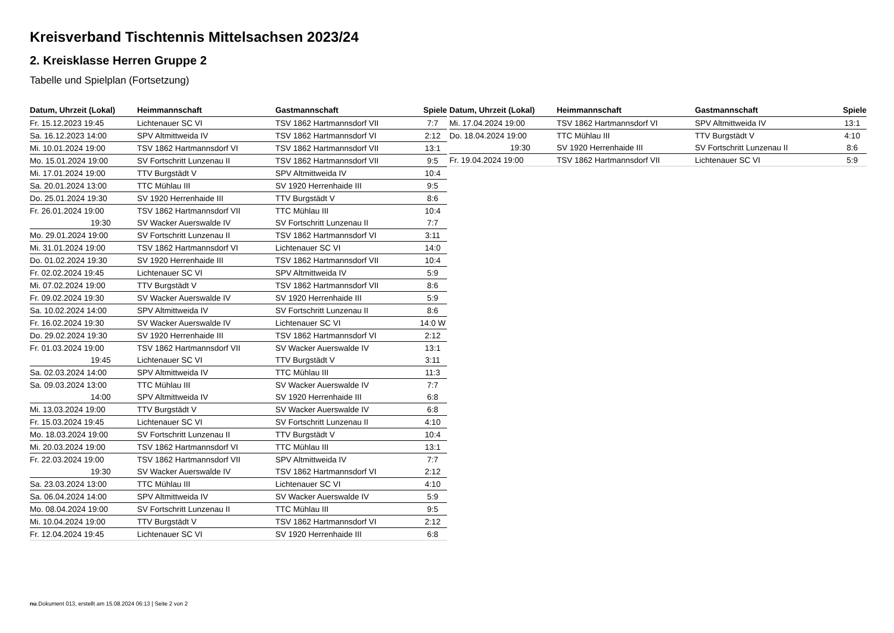Kreisverband Tischtennis Mittelsachsen 2023/24
2. Kreisklasse Herren Gruppe 2
Tabelle und Spielplan (Fortsetzung)
| Datum, Uhrzeit (Lokal) | Heimmannschaft | Gastmannschaft | Spiele |
| --- | --- | --- | --- |
| Fr. 15.12.2023 19:45 | Lichtenauer SC VI | TSV 1862 Hartmannsdorf VII | 7:7 |
| Sa. 16.12.2023 14:00 | SPV Altmittweida IV | TSV 1862 Hartmannsdorf VI | 2:12 |
| Mi. 10.01.2024 19:00 | TSV 1862 Hartmannsdorf VI | TSV 1862 Hartmannsdorf VII | 13:1 |
| Mo. 15.01.2024 19:00 | SV Fortschritt Lunzenau II | TSV 1862 Hartmannsdorf VII | 9:5 |
| Mi. 17.01.2024 19:00 | TTV Burgstädt V | SPV Altmittweida IV | 10:4 |
| Sa. 20.01.2024 13:00 | TTC Mühlau III | SV 1920 Herrenhaide III | 9:5 |
| Do. 25.01.2024 19:30 | SV 1920 Herrenhaide III | TTV Burgstädt V | 8:6 |
| Fr. 26.01.2024 19:00 | TSV 1862 Hartmannsdorf VII | TTC Mühlau III | 10:4 |
| 19:30 | SV Wacker Auerswalde IV | SV Fortschritt Lunzenau II | 7:7 |
| Mo. 29.01.2024 19:00 | SV Fortschritt Lunzenau II | TSV 1862 Hartmannsdorf VI | 3:11 |
| Mi. 31.01.2024 19:00 | TSV 1862 Hartmannsdorf VI | Lichtenauer SC VI | 14:0 |
| Do. 01.02.2024 19:30 | SV 1920 Herrenhaide III | TSV 1862 Hartmannsdorf VII | 10:4 |
| Fr. 02.02.2024 19:45 | Lichtenauer SC VI | SPV Altmittweida IV | 5:9 |
| Mi. 07.02.2024 19:00 | TTV Burgstädt V | TSV 1862 Hartmannsdorf VII | 8:6 |
| Fr. 09.02.2024 19:30 | SV Wacker Auerswalde IV | SV 1920 Herrenhaide III | 5:9 |
| Sa. 10.02.2024 14:00 | SPV Altmittweida IV | SV Fortschritt Lunzenau II | 8:6 |
| Fr. 16.02.2024 19:30 | SV Wacker Auerswalde IV | Lichtenauer SC VI | 14:0 W |
| Do. 29.02.2024 19:30 | SV 1920 Herrenhaide III | TSV 1862 Hartmannsdorf VI | 2:12 |
| Fr. 01.03.2024 19:00 | TSV 1862 Hartmannsdorf VII | SV Wacker Auerswalde IV | 13:1 |
| 19:45 | Lichtenauer SC VI | TTV Burgstädt V | 3:11 |
| Sa. 02.03.2024 14:00 | SPV Altmittweida IV | TTC Mühlau III | 11:3 |
| Sa. 09.03.2024 13:00 | TTC Mühlau III | SV Wacker Auerswalde IV | 7:7 |
| 14:00 | SPV Altmittweida IV | SV 1920 Herrenhaide III | 6:8 |
| Mi. 13.03.2024 19:00 | TTV Burgstädt V | SV Wacker Auerswalde IV | 6:8 |
| Fr. 15.03.2024 19:45 | Lichtenauer SC VI | SV Fortschritt Lunzenau II | 4:10 |
| Mo. 18.03.2024 19:00 | SV Fortschritt Lunzenau II | TTV Burgstädt V | 10:4 |
| Mi. 20.03.2024 19:00 | TSV 1862 Hartmannsdorf VI | TTC Mühlau III | 13:1 |
| Fr. 22.03.2024 19:00 | TSV 1862 Hartmannsdorf VII | SPV Altmittweida IV | 7:7 |
| 19:30 | SV Wacker Auerswalde IV | TSV 1862 Hartmannsdorf VI | 2:12 |
| Sa. 23.03.2024 13:00 | TTC Mühlau III | Lichtenauer SC VI | 4:10 |
| Sa. 06.04.2024 14:00 | SPV Altmittweida IV | SV Wacker Auerswalde IV | 5:9 |
| Mo. 08.04.2024 19:00 | SV Fortschritt Lunzenau II | TTC Mühlau III | 9:5 |
| Mi. 10.04.2024 19:00 | TTV Burgstädt V | TSV 1862 Hartmannsdorf VI | 2:12 |
| Fr. 12.04.2024 19:45 | Lichtenauer SC VI | SV 1920 Herrenhaide III | 6:8 |
| Datum, Uhrzeit (Lokal) | Heimmannschaft | Gastmannschaft | Spiele |
| --- | --- | --- | --- |
| Mi. 17.04.2024 19:00 | TSV 1862 Hartmannsdorf VI | SPV Altmittweida IV | 13:1 |
| Do. 18.04.2024 19:00 | TTC Mühlau III | TTV Burgstädt V | 4:10 |
| 19:30 | SV 1920 Herrenhaide III | SV Fortschritt Lunzenau II | 8:6 |
| Fr. 19.04.2024 19:00 | TSV 1862 Hartmannsdorf VII | Lichtenauer SC VI | 5:9 |
nu.Dokument 013, erstellt am 15.08.2024 06:13 | Seite 2 von 2